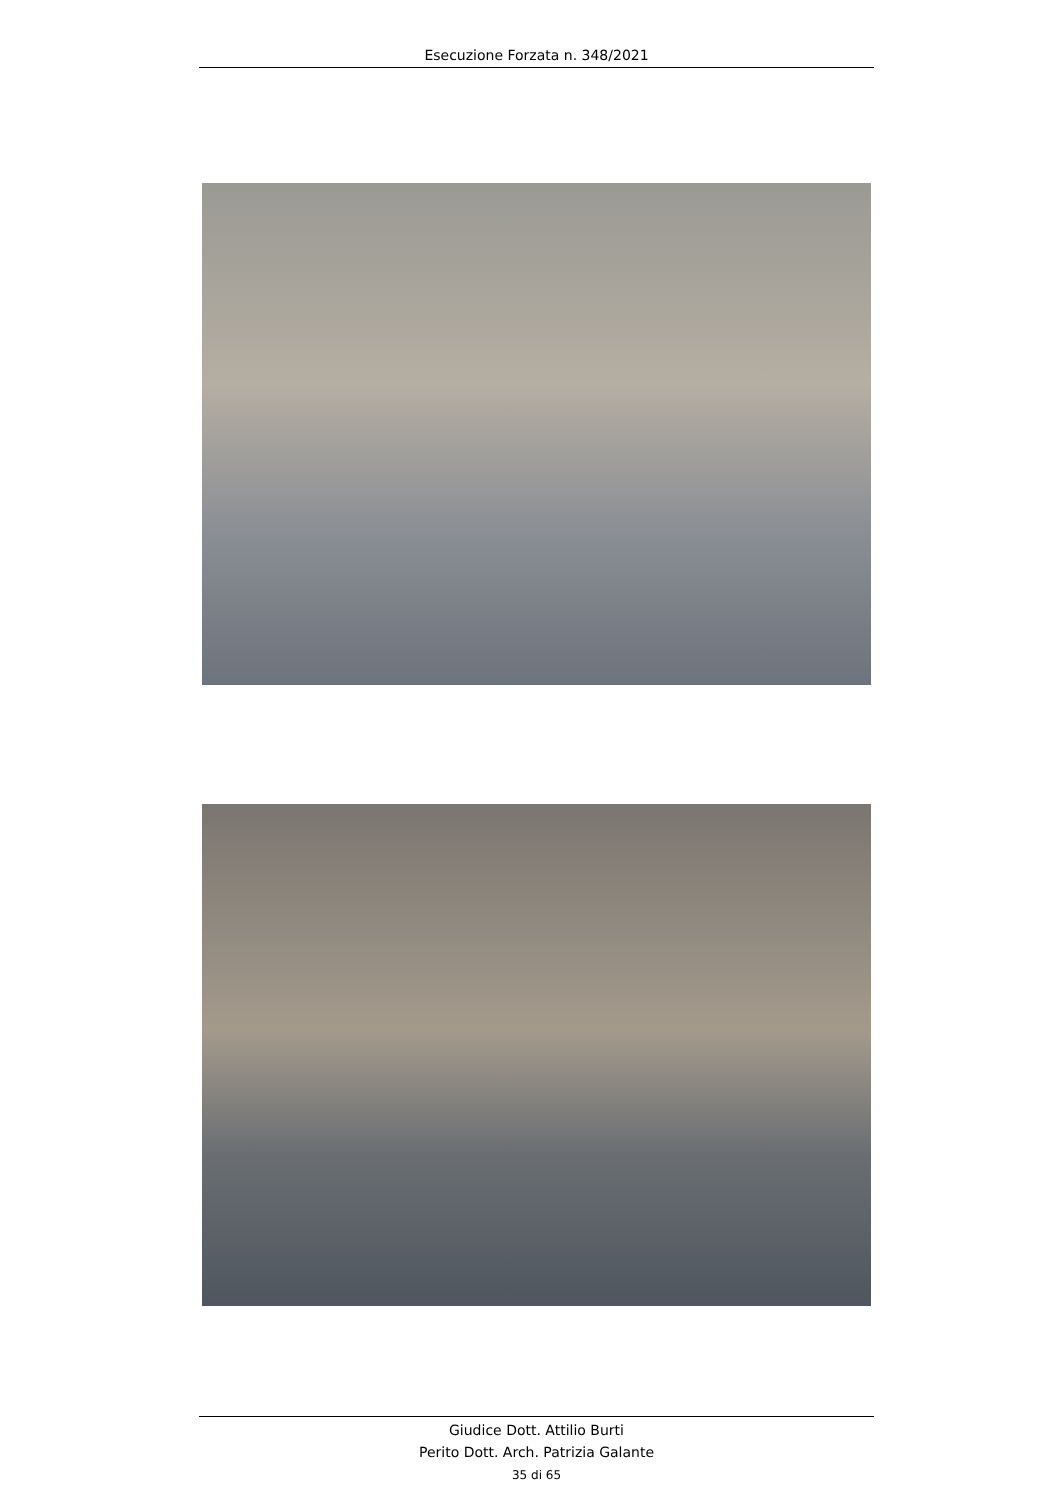Esecuzione Forzata n. 348/2021
Giudice Dott. Attilio Burti
Perito Dott. Arch. Patrizia Galante
35 di 65